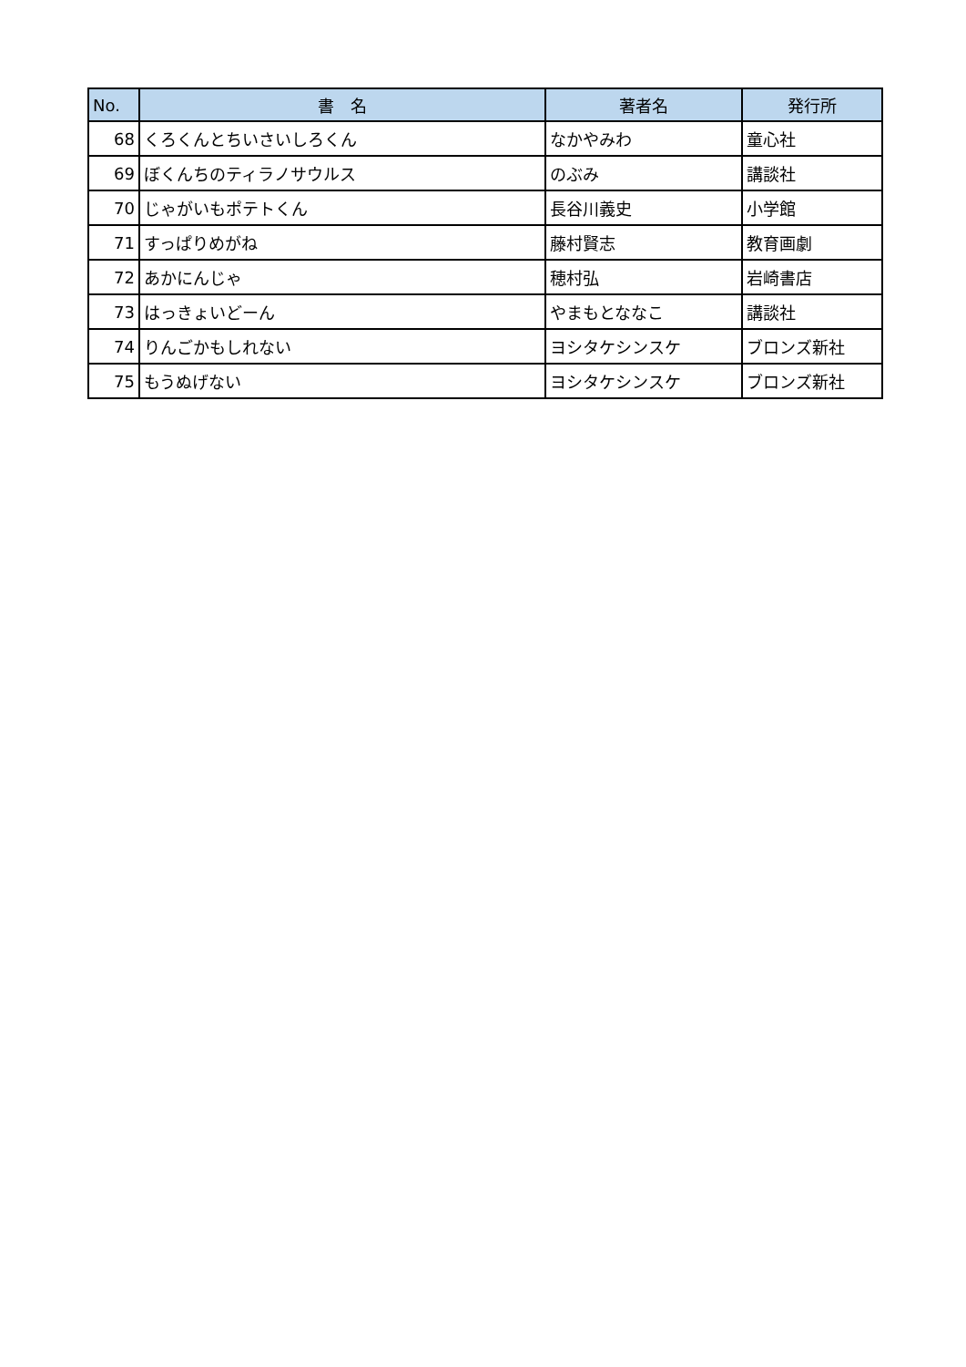| No. | 書 名 | 著者名 | 発行所 |
| --- | --- | --- | --- |
| 68 | くろくんとちいさいしろくん | なかやみわ | 童心社 |
| 69 | ぼくんちのティラノサウルス | のぶみ | 講談社 |
| 70 | じゃがいもポテトくん | 長谷川義史 | 小学館 |
| 71 | すっぱりめがね | 藤村賢志 | 教育画劇 |
| 72 | あかにんじゃ | 穂村弘 | 岩崎書店 |
| 73 | はっきょいどーん | やまもとななこ | 講談社 |
| 74 | りんごかもしれない | ヨシタケシンスケ | ブロンズ新社 |
| 75 | もうぬげない | ヨシタケシンスケ | ブロンズ新社 |